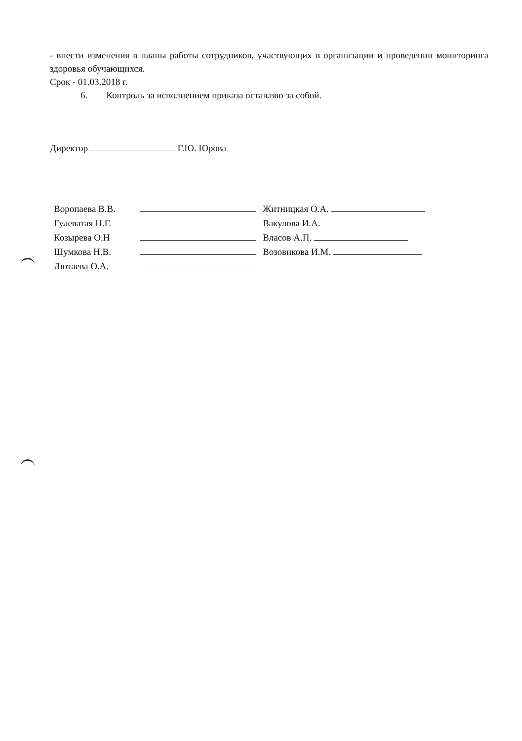- внести изменения в планы работы сотрудников, участвующих в организации и проведении мониторинга здоровья обучающихся.
Срок - 01.03.2018 г.
6. Контроль за исполнением приказа оставляю за собой.
Директор Г.Ю. Юрова
Воропаева В.В.
Гулеватая Н.Г.
Козырева О.Н
Шумкова Н.В.
Лютаева О.А.
Житницкая О.А.
Вакулова И.А.
Власов А.П.
Возовикова И.М.